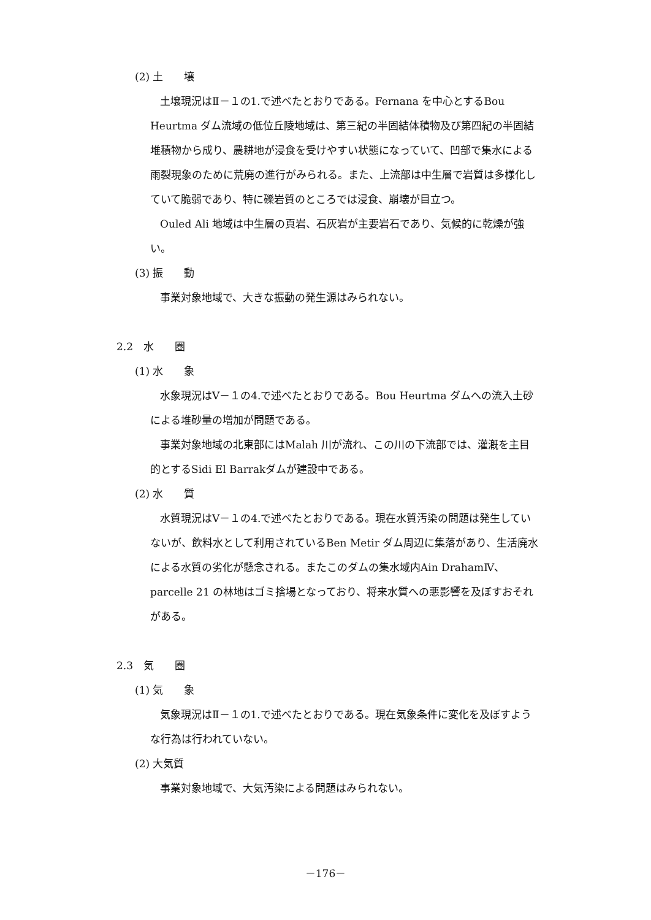(2) 土　　壌
土壌現況はⅡ－１の1.で述べたとおりである。Fernana を中心とするBou Heurtma ダム流域の低位丘陵地域は、第三紀の半固結体積物及び第四紀の半固結堆積物から成り、農耕地が浸食を受けやすい状態になっていて、凹部で集水による雨裂現象のために荒廃の進行がみられる。また、上流部は中生層で岩質は多様化していて脆弱であり、特に礫岩質のところでは浸食、崩壊が目立つ。
Ouled Ali 地域は中生層の頁岩、石灰岩が主要岩石であり、気候的に乾燥が強い。
(3) 振　　動
事業対象地域で、大きな振動の発生源はみられない。
2.2　水　　圏
(1) 水　　象
水象現況はⅤ－１の4.で述べたとおりである。Bou Heurtma ダムへの流入土砂による堆砂量の増加が問題である。
事業対象地域の北東部にはMalah 川が流れ、この川の下流部では、灌漑を主目的とするSidi El Barrakダムが建設中である。
(2) 水　　質
水質現況はⅤ－１の4.で述べたとおりである。現在水質汚染の問題は発生していないが、飲料水として利用されているBen Metir ダム周辺に集落があり、生活廃水による水質の劣化が懸念される。またこのダムの集水域内Ain DrahamⅣ、parcelle 21 の林地はゴミ捨場となっており、将来水質への悪影響を及ぼすおそれがある。
2.3　気　　圏
(1) 気　　象
気象現況はⅡ－１の1.で述べたとおりである。現在気象条件に変化を及ぼすような行為は行われていない。
(2) 大気質
事業対象地域で、大気汚染による問題はみられない。
－176－